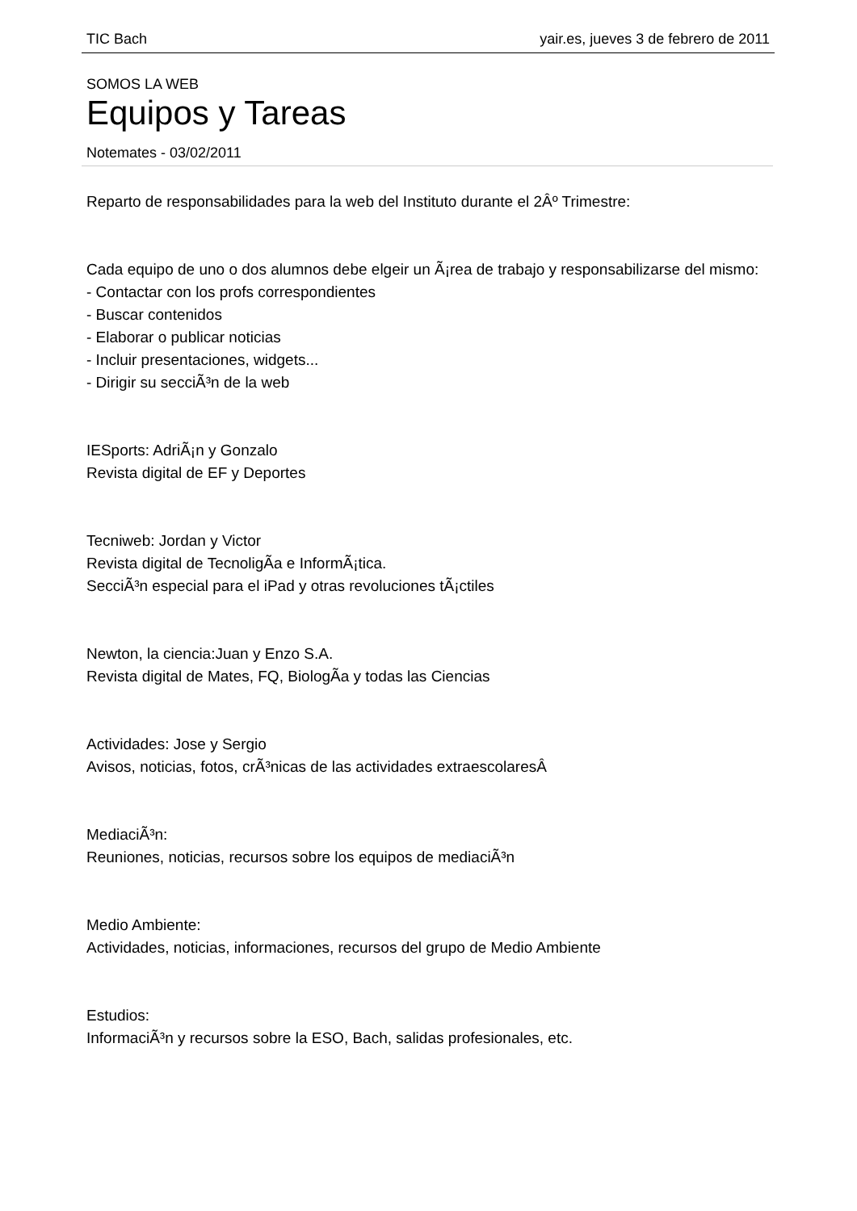TIC Bach yair.es, jueves 3 de febrero de 2011
SOMOS LA WEB
Equipos y Tareas
Notemates - 03/02/2011
Reparto de responsabilidades para la web del Instituto durante el 2Âº Trimestre:
Cada equipo de uno o dos alumnos debe elgeir un Ã¡rea de trabajo y responsabilizarse del mismo:
- Contactar con los profs correspondientes
- Buscar contenidos
- Elaborar o publicar noticias
- Incluir presentaciones, widgets...
- Dirigir su secciÃ³n de la web
IESports: AdriÃ¡n y Gonzalo
Revista digital de EF y Deportes
Tecniweb: Jordan y Victor
Revista digital de TecnoligÃ­a e InformÃ¡tica.
SecciÃ³n especial para el iPad y otras revoluciones tÃ¡ctiles
Newton, la ciencia:Juan y Enzo S.A.
Revista digital de Mates, FQ, BiologÃ­a y todas las Ciencias
Actividades: Jose y Sergio
Avisos, noticias, fotos, crÃ³nicas de las actividades extraescolaresÂ
MediaciÃ³n:
Reuniones, noticias, recursos sobre los equipos de mediaciÃ³n
Medio Ambiente:
Actividades, noticias, informaciones, recursos del grupo de Medio Ambiente
Estudios:
InformaciÃ³n y recursos sobre la ESO, Bach, salidas profesionales, etc.